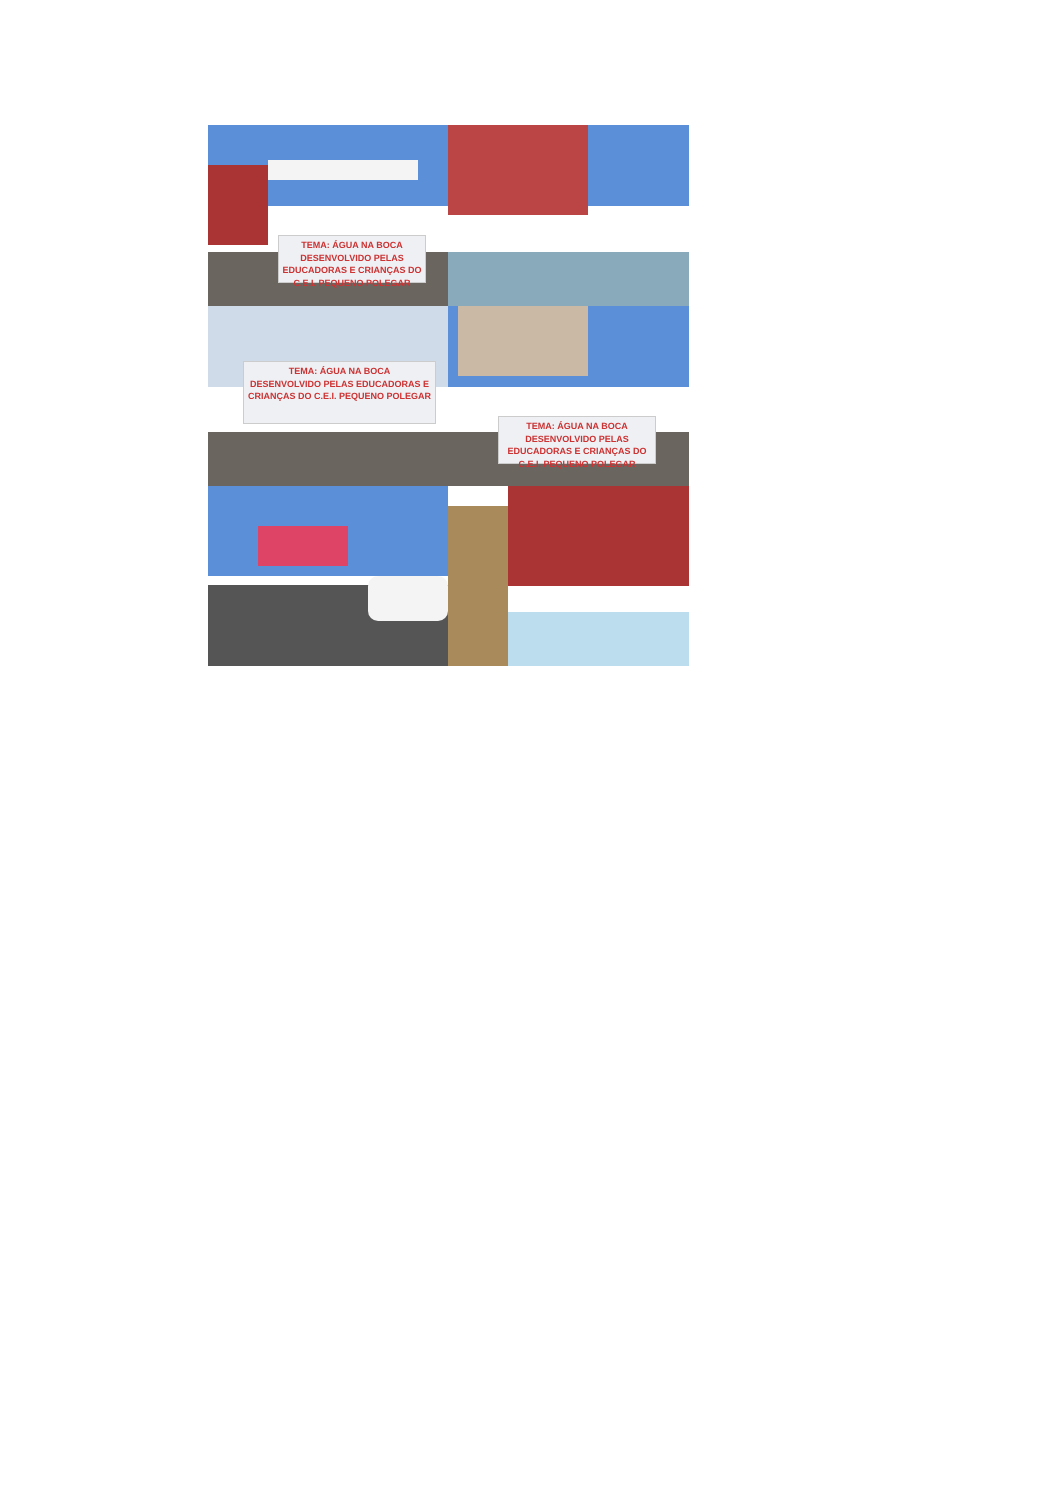TEMA: ÁGUA NA BOCA
DESENVOLVIDO PELAS EDUCADORAS E CRIANÇAS DO C.E.I. PEQUENO POLEGAR
TEMA: ÁGUA NA BOCA
DESENVOLVIDO PELAS EDUCADORAS E CRIANÇAS DO C.E.I. PEQUENO POLEGAR
TEMA: ÁGUA NA BOCA
DESENVOLVIDO PELAS EDUCADORAS E CRIANÇAS DO C.E.I. PEQUENO POLEGAR